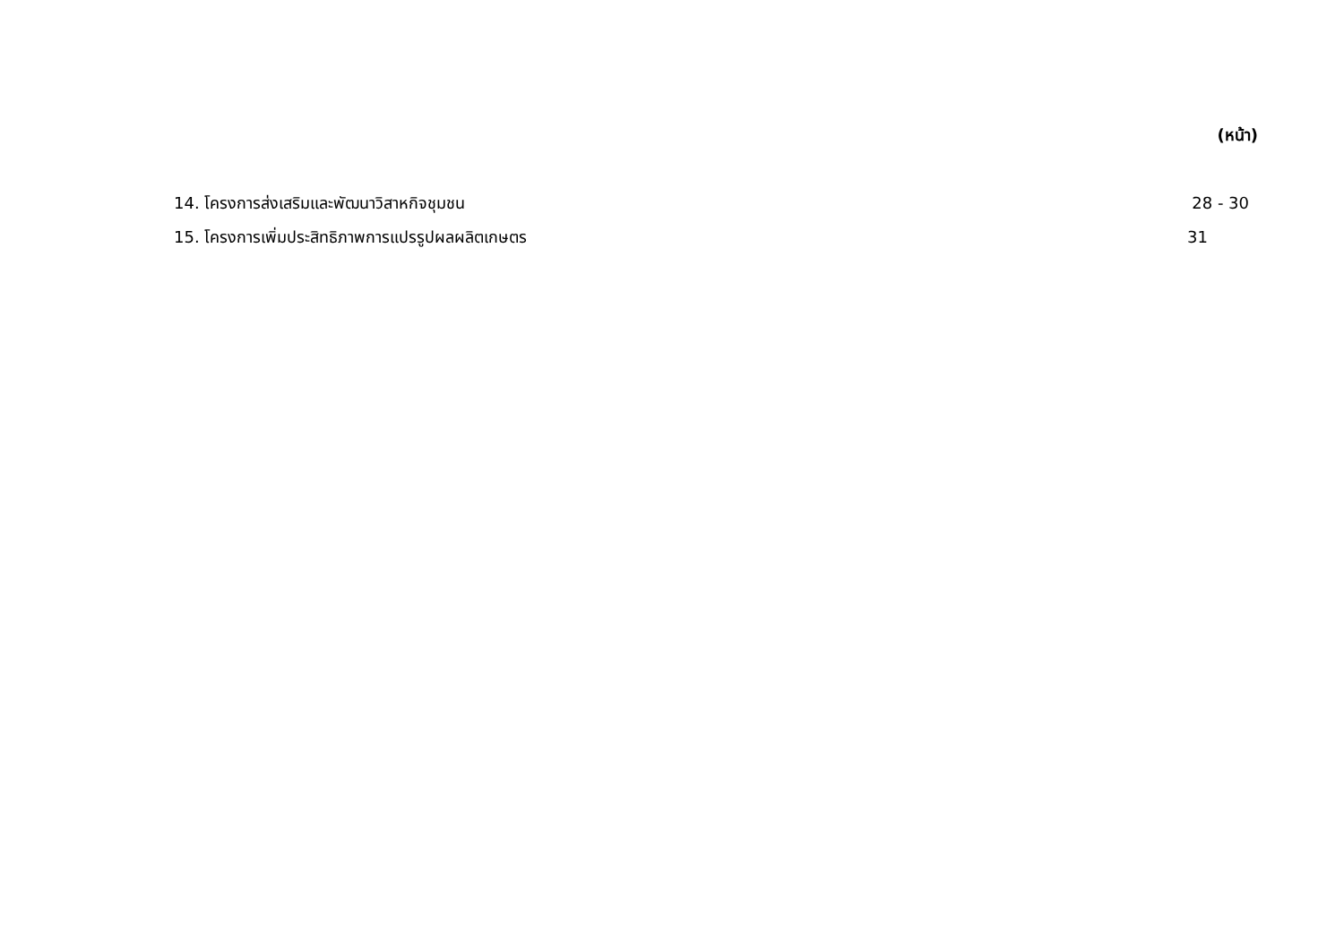(หน้า)
14. โครงการส่งเสริมและพัฒนาวิสาหกิจชุมชน 28 - 30
15. โครงการเพิ่มประสิทธิภาพการแปรรูปผลผลิตเกษตร 31